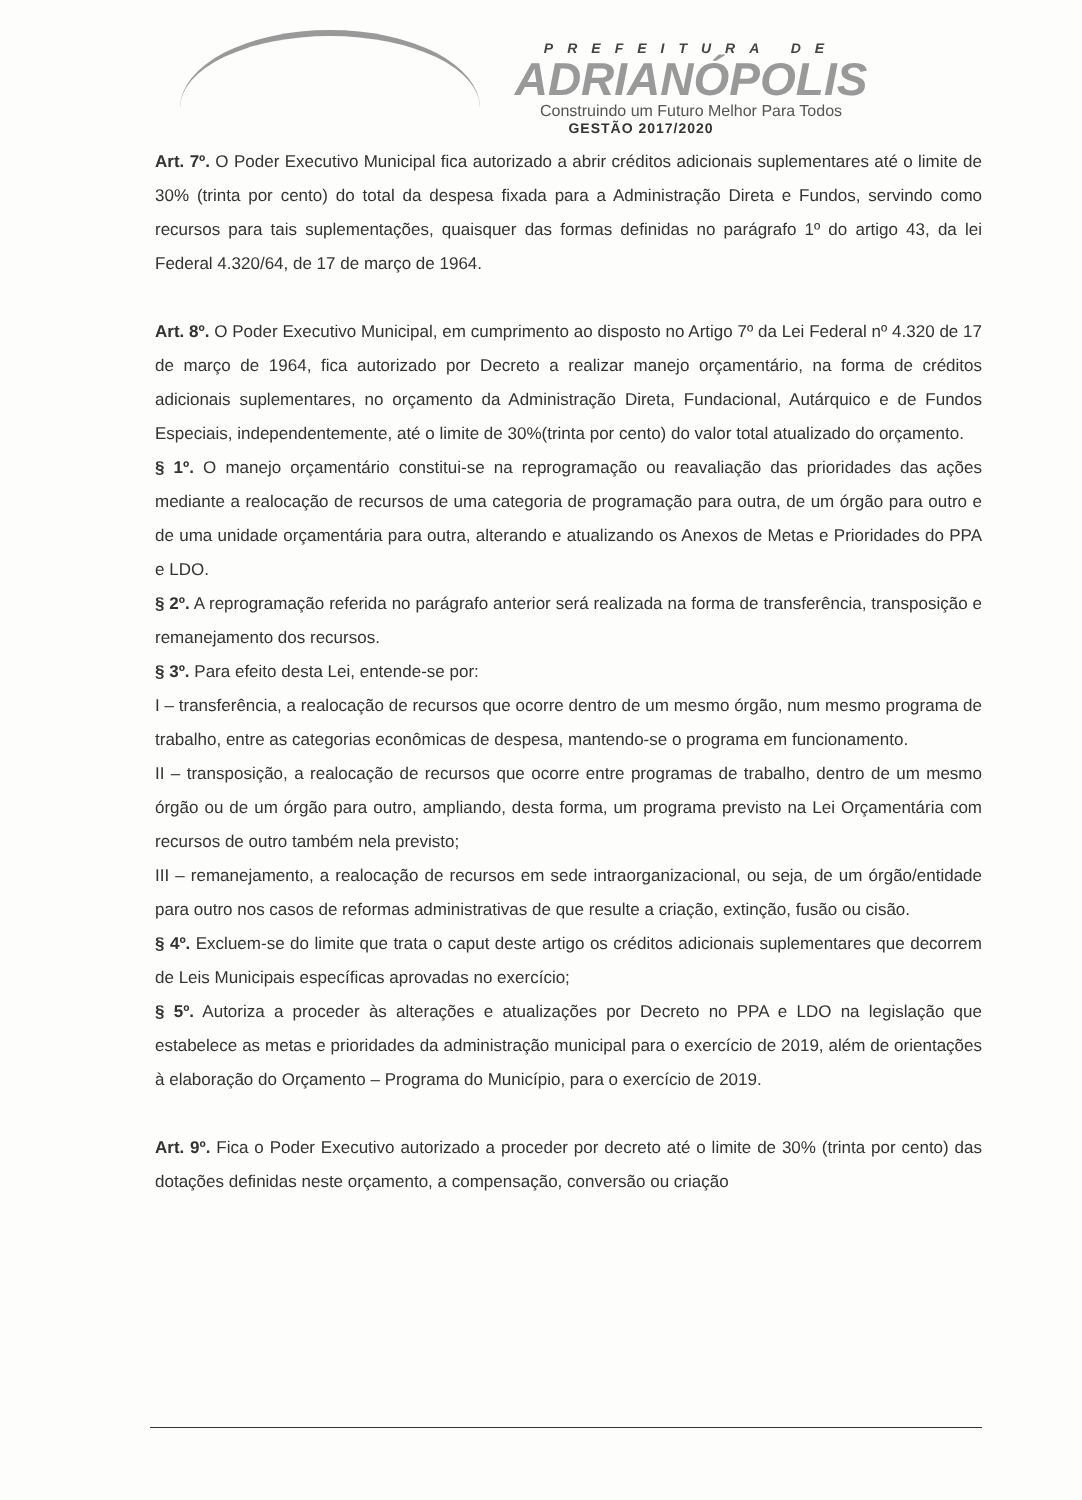PREFEITURA DE
ADRIANÓPOLIS
Construindo um Futuro Melhor Para Todos
GESTÃO 2017/2020
Art. 7º. O Poder Executivo Municipal fica autorizado a abrir créditos adicionais suplementares até o limite de 30% (trinta por cento) do total da despesa fixada para a Administração Direta e Fundos, servindo como recursos para tais suplementações, quaisquer das formas definidas no parágrafo 1º do artigo 43, da lei Federal 4.320/64, de 17 de março de 1964.
Art. 8º. O Poder Executivo Municipal, em cumprimento ao disposto no Artigo 7º da Lei Federal nº 4.320 de 17 de março de 1964, fica autorizado por Decreto a realizar manejo orçamentário, na forma de créditos adicionais suplementares, no orçamento da Administração Direta, Fundacional, Autárquico e de Fundos Especiais, independentemente, até o limite de 30%(trinta por cento) do valor total atualizado do orçamento.
§ 1º. O manejo orçamentário constitui-se na reprogramação ou reavaliação das prioridades das ações mediante a realocação de recursos de uma categoria de programação para outra, de um órgão para outro e de uma unidade orçamentária para outra, alterando e atualizando os Anexos de Metas e Prioridades do PPA e LDO.
§ 2º. A reprogramação referida no parágrafo anterior será realizada na forma de transferência, transposição e remanejamento dos recursos.
§ 3º. Para efeito desta Lei, entende-se por:
I – transferência, a realocação de recursos que ocorre dentro de um mesmo órgão, num mesmo programa de trabalho, entre as categorias econômicas de despesa, mantendo-se o programa em funcionamento.
II – transposição, a realocação de recursos que ocorre entre programas de trabalho, dentro de um mesmo órgão ou de um órgão para outro, ampliando, desta forma, um programa previsto na Lei Orçamentária com recursos de outro também nela previsto;
III – remanejamento, a realocação de recursos em sede intraorganizacional, ou seja, de um órgão/entidade para outro nos casos de reformas administrativas de que resulte a criação, extinção, fusão ou cisão.
§ 4º. Excluem-se do limite que trata o caput deste artigo os créditos adicionais suplementares que decorrem de Leis Municipais específicas aprovadas no exercício;
§ 5º. Autoriza a proceder às alterações e atualizações por Decreto no PPA e LDO na legislação que estabelece as metas e prioridades da administração municipal para o exercício de 2019, além de orientações à elaboração do Orçamento – Programa do Município, para o exercício de 2019.
Art. 9º. Fica o Poder Executivo autorizado a proceder por decreto até o limite de 30% (trinta por cento) das dotações definidas neste orçamento, a compensação, conversão ou criação